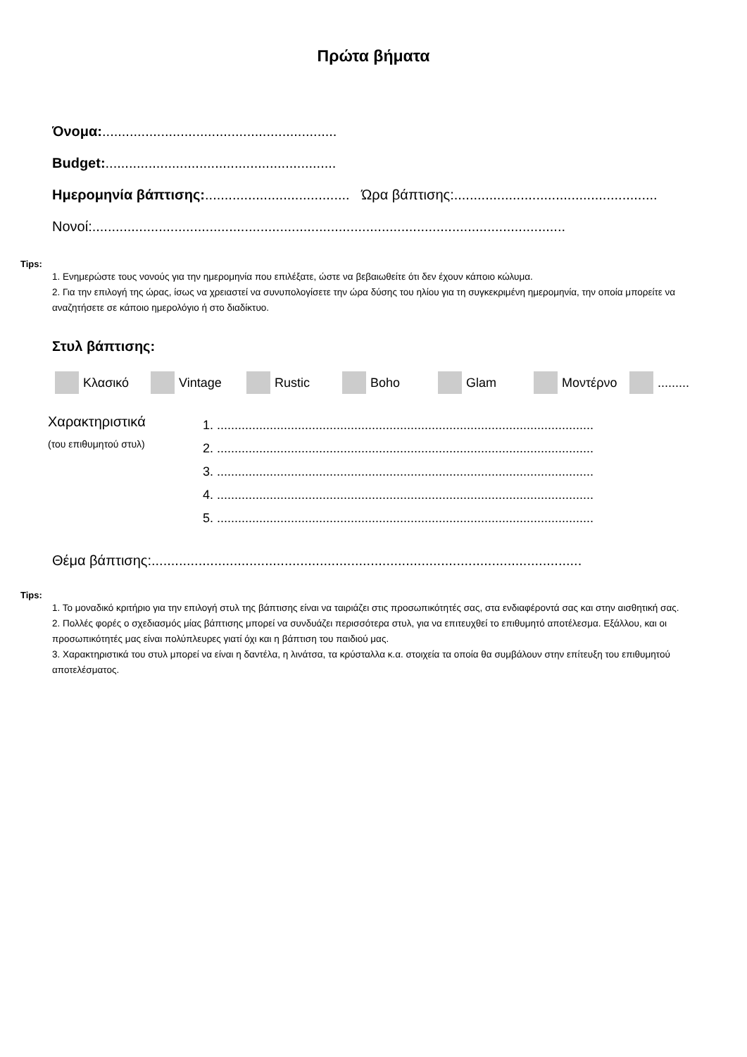Πρώτα βήματα
Όνομα:............................................................
Budget:...........................................................
Ημερομηνία βάπτισης:..................................... Ώρα βάπτισης:....................................................
Νονοί:.........................................................................................................................
Tips:
1. Ενημερώστε τους νονούς για την ημερομηνία που επιλέξατε, ώστε να βεβαιωθείτε ότι δεν έχουν κάποιο κώλυμα.
2. Για την επιλογή της ώρας, ίσως να χρειαστεί να συνυπολογίσετε την ώρα δύσης του ηλίου για τη συγκεκριμένη ημερομηνία, την οποία μπορείτε να αναζητήσετε σε κάποιο ημερολόγιο ή στο διαδίκτυο.
Στυλ βάπτισης:
Κλασικό Vintage Rustic Boho Glam Μοντέρνο .........
Χαρακτηριστικά
(του επιθυμητού στυλ)
1. ...........................................................................................................
2. ...........................................................................................................
3. ...........................................................................................................
4. ...........................................................................................................
5. ...........................................................................................................
Θέμα βάπτισης:..............................................................................................................
Tips:
1. Το μοναδικό κριτήριο για την επιλογή στυλ της βάπτισης είναι να ταιριάζει στις προσωπικότητές σας, στα ενδιαφέροντά σας και στην αισθητική σας.
2. Πολλές φορές ο σχεδιασμός μίας βάπτισης μπορεί να συνδυάζει περισσότερα στυλ, για να επιτευχθεί το επιθυμητό αποτέλεσμα. Εξάλλου, και οι προσωπικότητές μας είναι πολύπλευρες γιατί όχι και η βάπτιση του παιδιού μας.
3. Χαρακτηριστικά του στυλ μπορεί να είναι η δαντέλα, η λινάτσα, τα κρύσταλλα κ.α. στοιχεία τα οποία θα συμβάλουν στην επίτευξη του επιθυμητού αποτελέσματος.